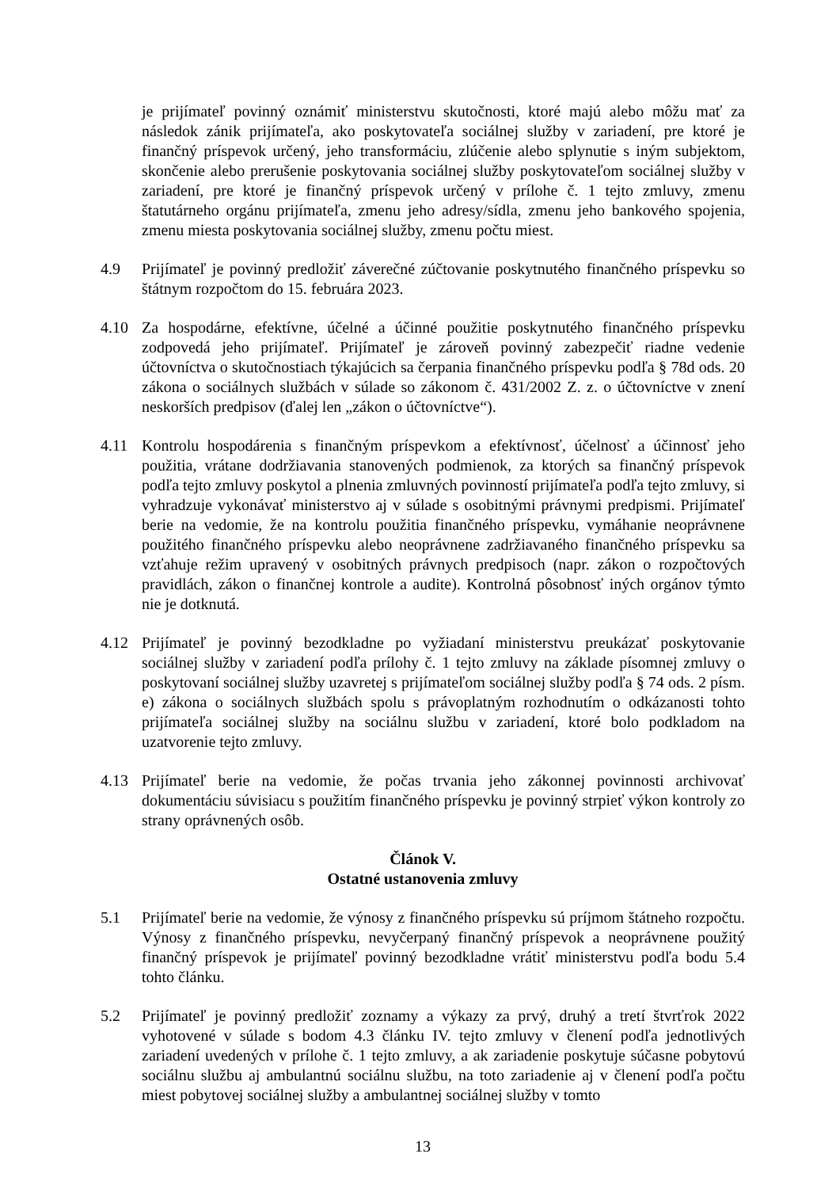je prijímateľ povinný oznámiť ministerstvu skutočnosti, ktoré majú alebo môžu mať za následok zánik prijímateľa, ako poskytovateľa sociálnej služby v zariadení, pre ktoré je finančný príspevok určený, jeho transformáciu, zlúčenie alebo splynutie s iným subjektom, skončenie alebo prerušenie poskytovania sociálnej služby poskytovateľom sociálnej služby v zariadení, pre ktoré je finančný príspevok určený v prílohe č. 1 tejto zmluvy, zmenu štatutárneho orgánu prijímateľa, zmenu jeho adresy/sídla, zmenu jeho bankového spojenia, zmenu miesta poskytovania sociálnej služby, zmenu počtu miest.
4.9 Prijímateľ je povinný predložiť záverečné zúčtovanie poskytnutého finančného príspevku so štátnym rozpočtom do 15. februára 2023.
4.10 Za hospodárne, efektívne, účelné a účinné použitie poskytnutého finančného príspevku zodpovedá jeho prijímateľ. Prijímateľ je zároveň povinný zabezpečiť riadne vedenie účtovníctva o skutočnostiach týkajúcich sa čerpania finančného príspevku podľa § 78d ods. 20 zákona o sociálnych službách v súlade so zákonom č. 431/2002 Z. z. o účtovníctve v znení neskorších predpisov (ďalej len „zákon o účtovníctve“).
4.11 Kontrolu hospodárenia s finančným príspevkom a efektívnosť, účelnosť a účinnosť jeho použitia, vrátane dodržiavania stanovených podmienok, za ktorých sa finančný príspevok podľa tejto zmluvy poskytol a plnenia zmluvných povinností prijímateľa podľa tejto zmluvy, si vyhradzuje vykonávať ministerstvo aj v súlade s osobitnými právnymi predpismi. Prijímateľ berie na vedomie, že na kontrolu použitia finančného príspevku, vymáhanie neoprávnene použitého finančného príspevku alebo neoprávnene zadržiavaného finančného príspevku sa vzťahuje režim upravený v osobitných právnych predpisoch (napr. zákon o rozpočtových pravidlách, zákon o finančnej kontrole a audite). Kontrolná pôsobnosť iných orgánov týmto nie je dotknutá.
4.12 Prijímateľ je povinný bezodkladne po vyžiadaní ministerstvu preukázať poskytovanie sociálnej služby v zariadení podľa prílohy č. 1 tejto zmluvy na základe písomnej zmluvy o poskytovaní sociálnej služby uzavretej s prijímateľom sociálnej služby podľa § 74 ods. 2 písm. e) zákona o sociálnych službách spolu s právoplatným rozhodnutím o odkázanosti tohto prijímateľa sociálnej služby na sociálnu službu v zariadení, ktoré bolo podkladom na uzatvorenie tejto zmluvy.
4.13 Prijímateľ berie na vedomie, že počas trvania jeho zákonnej povinnosti archivovať dokumentáciu súvisiacu s použitím finančného príspevku je povinný strpieť výkon kontroly zo strany oprávnených osôb.
Článok V.
Ostatné ustanovenia zmluvy
5.1 Prijímateľ berie na vedomie, že výnosy z finančného príspevku sú príjmom štátneho rozpočtu. Výnosy z finančného príspevku, nevyčerpaný finančný príspevok a neoprávnene použitý finančný príspevok je prijímateľ povinný bezodkladne vrátiť ministerstvu podľa bodu 5.4 tohto článku.
5.2 Prijímateľ je povinný predložiť zoznamy a výkazy za prvý, druhý a tretí štvrťrok 2022 vyhotovené v súlade s bodom 4.3 článku IV. tejto zmluvy v členení podľa jednotlivých zariadení uvedených v prílohe č. 1 tejto zmluvy, a ak zariadenie poskytuje súčasne pobytovú sociálnu službu aj ambulantnú sociálnu službu, na toto zariadenie aj v členení podľa počtu miest pobytovej sociálnej služby a ambulantnej sociálnej služby v tomto
13